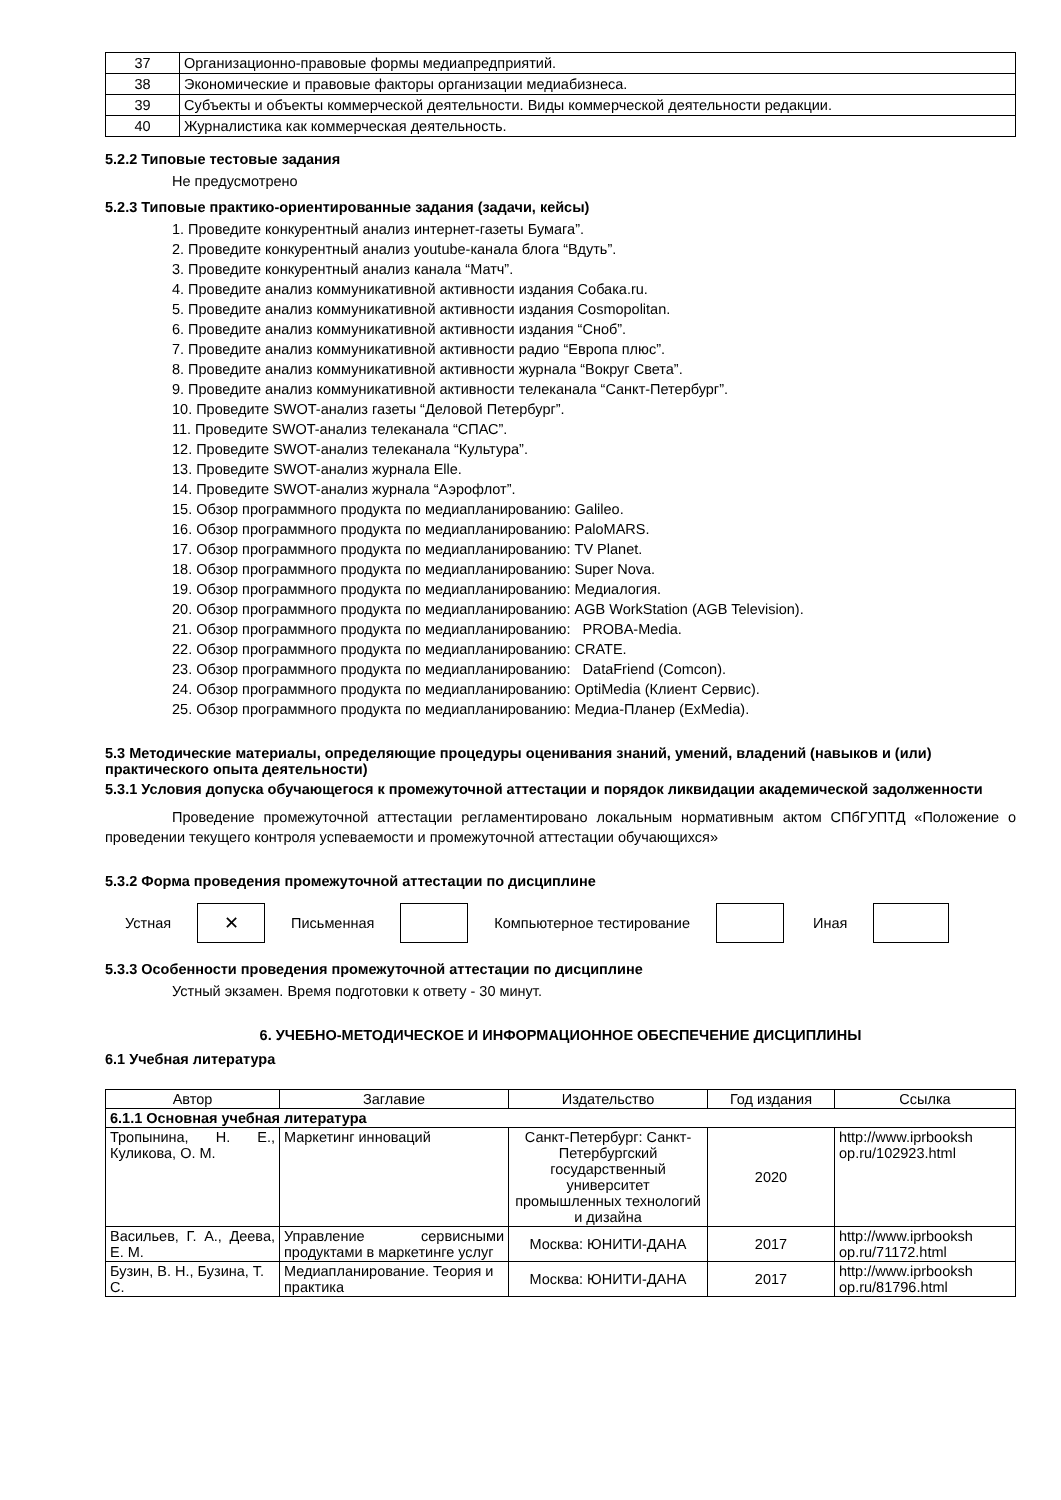| 37 | Организационно-правовые формы медиапредприятий. |
| 38 | Экономические и правовые факторы организации медиабизнеса. |
| 39 | Субъекты и объекты коммерческой деятельности. Виды коммерческой деятельности редакции. |
| 40 | Журналистика как коммерческая деятельность. |
5.2.2 Типовые тестовые задания
Не предусмотрено
5.2.3 Типовые практико-ориентированные задания (задачи, кейсы)
1. Проведите конкурентный анализ интернет-газеты Бумага”.
2. Проведите конкурентный анализ youtube-канала блога “Вдуть”.
3. Проведите конкурентный анализ канала “Матч”.
4. Проведите анализ коммуникативной активности издания Собака.ru.
5. Проведите анализ коммуникативной активности издания Cosmopolitan.
6. Проведите анализ коммуникативной активности издания “Сноб”.
7. Проведите анализ коммуникативной активности радио “Европа плюс”.
8. Проведите анализ коммуникативной активности журнала “Вокруг Света”.
9. Проведите анализ коммуникативной активности телеканала “Санкт-Петербург”.
10. Проведите SWOT-анализ газеты “Деловой Петербург”.
11. Проведите SWOT-анализ телеканала “СПАС”.
12. Проведите SWOT-анализ телеканала “Культура”.
13. Проведите SWOT-анализ журнала Elle.
14. Проведите SWOT-анализ журнала “Аэрофлот”.
15. Обзор программного продукта по медиапланированию: Galileo.
16. Обзор программного продукта по медиапланированию: PaloMARS.
17. Обзор программного продукта по медиапланированию: TV Planet.
18. Обзор программного продукта по медиапланированию: Super Nova.
19. Обзор программного продукта по медиапланированию: Медиалогия.
20. Обзор программного продукта по медиапланированию: AGB WorkStation (AGB Television).
21. Обзор программного продукта по медиапланированию: PROBA-Media.
22. Обзор программного продукта по медиапланированию: CRATE.
23. Обзор программного продукта по медиапланированию: DataFriend (Comcon).
24. Обзор программного продукта по медиапланированию: OptiMedia (Клиент Сервис).
25. Обзор программного продукта по медиапланированию: Медиа-Планер (ExMedia).
5.3 Методические материалы, определяющие процедуры оценивания знаний, умений, владений (навыков и (или) практического опыта деятельности)
5.3.1 Условия допуска обучающегося к промежуточной аттестации и порядок ликвидации академической задолженности
Проведение промежуточной аттестации регламентировано локальным нормативным актом СПбГУПТД «Положение о проведении текущего контроля успеваемости и промежуточной аттестации обучающихся»
5.3.2 Форма проведения промежуточной аттестации по дисциплине
Устная ✕ Письменная Компьютерное тестирование Иная
5.3.3 Особенности проведения промежуточной аттестации по дисциплине
Устный экзамен. Время подготовки к ответу - 30 минут.
6. УЧЕБНО-МЕТОДИЧЕСКОЕ И ИНФОРМАЦИОННОЕ ОБЕСПЕЧЕНИЕ ДИСЦИПЛИНЫ
6.1 Учебная литература
| Автор | Заглавие | Издательство | Год издания | Ссылка |
| --- | --- | --- | --- | --- |
| 6.1.1 Основная учебная литература | | | | |
| Тропынина, Н. Е., Куликова, О. М. | Маркетинг инноваций | Санкт-Петербург: Санкт-Петербургский государственный университет промышленных технологий и дизайна | 2020 | http://www.iprbooksh op.ru/102923.html |
| Васильев, Г. А., Деева, Е. М. | Управление сервисными продуктами в маркетинге услуг | Москва: ЮНИТИ-ДАНА | 2017 | http://www.iprbooksh op.ru/71172.html |
| Бузин, В. Н., Бузина, Т. С. | Медиапланирование. Теория и практика | Москва: ЮНИТИ-ДАНА | 2017 | http://www.iprbooksh op.ru/81796.html |